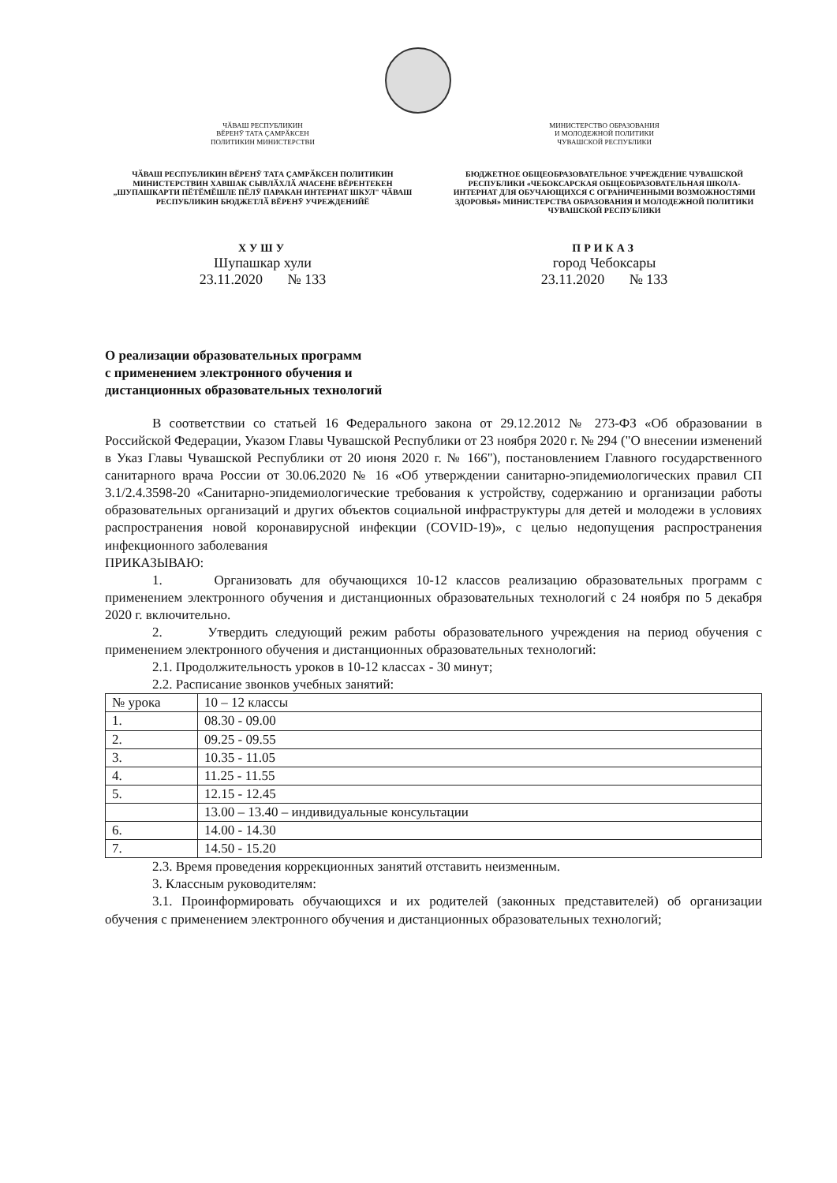ЧӐВАШ РЕСПУБЛИКИН
ВӖРЕНӮ ТАТА ÇАМРӐКСЕН
ПОЛИТИКИН МИНИСТЕРСТВИ
МИНИСТЕРСТВО ОБРАЗОВАНИЯ
И МОЛОДЕЖНОЙ ПОЛИТИКИ
ЧУВАШСКОЙ РЕСПУБЛИКИ
ЧӐВАШ РЕСПУБЛИКИН ВӖРЕНӮ ТАТА ÇАМРӐКСЕН ПОЛИТИКИН МИНИСТЕРСТВИН ХАВШАК СЫВЛӐХЛӐ АЧАСЕНЕ ВӖРЕНТЕКЕН „ШУПАШКАРТИ ПӖТӖМӖШЛЕ ПӖЛӮ ПАРАКАН ИНТЕРНАТ ШКУЛ" ЧӐВАШ РЕСПУБЛИКИН БЮДЖЕТЛӐ ВӖРЕНӮ УЧРЕЖДЕНИЙӖ
БЮДЖЕТНОЕ ОБЩЕОБРАЗОВАТЕЛЬНОЕ УЧРЕЖДЕНИЕ ЧУВАШСКОЙ РЕСПУБЛИКИ «ЧЕБОКСАРСКАЯ ОБЩЕОБРАЗОВАТЕЛЬНАЯ ШКОЛА-ИНТЕРНАТ ДЛЯ ОБУЧАЮЩИХСЯ С ОГРАНИЧЕННЫМИ ВОЗМОЖНОСТЯМИ ЗДОРОВЬЯ» МИНИСТЕРСТВА ОБРАЗОВАНИЯ И МОЛОДЕЖНОЙ ПОЛИТИКИ ЧУВАШСКОЙ РЕСПУБЛИКИ
ХУШУ
Шупашкар хули
23.11.2020 № 133
ПРИКАЗ
город Чебоксары
23.11.2020 № 133
О реализации образовательных программ
с применением электронного обучения и
дистанционных образовательных технологий
В соответствии со статьей 16 Федерального закона от 29.12.2012 № 273-ФЗ «Об образовании в Российской Федерации, Указом Главы Чувашской Республики от 23 ноября 2020 г. № 294 ("О внесении изменений в Указ Главы Чувашской Республики от 20 июня 2020 г. № 166"), постановлением Главного государственного санитарного врача России от 30.06.2020 № 16 «Об утверждении санитарно-эпидемиологических правил СП 3.1/2.4.3598-20 «Санитарно-эпидемиологические требования к устройству, содержанию и организации работы образовательных организаций и других объектов социальной инфраструктуры для детей и молодежи в условиях распространения новой коронавирусной инфекции (COVID-19)», с целью недопущения распространения инфекционного заболевания
ПРИКАЗЫВАЮ:
1. Организовать для обучающихся 10-12 классов реализацию образовательных программ с применением электронного обучения и дистанционных образовательных технологий с 24 ноября по 5 декабря 2020 г. включительно.
2. Утвердить следующий режим работы образовательного учреждения на период обучения с применением электронного обучения и дистанционных образовательных технологий:
2.1. Продолжительность уроков в 10-12 классах - 30 минут;
2.2. Расписание звонков учебных занятий:
| № урока | 10 – 12 классы |
| 1. | 08.30 - 09.00 |
| 2. | 09.25 - 09.55 |
| 3. | 10.35 - 11.05 |
| 4. | 11.25 - 11.55 |
| 5. | 12.15 - 12.45 |
| | 13.00 – 13.40 – индивидуальные консультации |
| 6. | 14.00 - 14.30 |
| 7. | 14.50 - 15.20 |
2.3. Время проведения коррекционных занятий отставить неизменным.
3. Классным руководителям:
3.1. Проинформировать обучающихся и их родителей (законных представителей) об организации обучения с применением электронного обучения и дистанционных образовательных технологий;